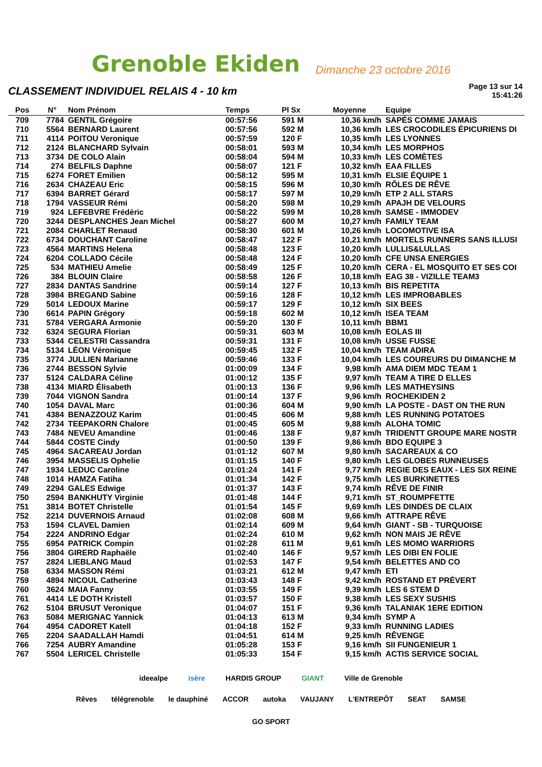Grenoble Ekiden
Dimanche 23 octobre 2016
CLASSEMENT INDIVIDUEL RELAIS 4 - 10 km
Page 13 sur 14
15:41:26
| Pos | N° | Nom Prénom | Temps | Pl Sx | Moyenne | Equipe |
| --- | --- | --- | --- | --- | --- | --- |
| 709 | 7784 | GENTIL Grégoire | 00:57:56 | 591 M | 10,36 km/h | SAPÉS COMME JAMAIS |
| 710 | 5564 | BERNARD Laurent | 00:57:56 | 592 M | 10,36 km/h | LES CROCODILES ÉPICURIENS DI |
| 711 | 4114 | POITOU Veronique | 00:57:59 | 120 F | 10,35 km/h | LES LYONNES |
| 712 | 2124 | BLANCHARD Sylvain | 00:58:01 | 593 M | 10,34 km/h | LES MORPHOS |
| 713 | 3734 | DE COLO Alain | 00:58:04 | 594 M | 10,33 km/h | LES COMÈTES |
| 714 | 274 | BELFILS Daphne | 00:58:07 | 121 F | 10,32 km/h | EAA FILLES |
| 715 | 6274 | FORET Emilien | 00:58:12 | 595 M | 10,31 km/h | ELSIE ÉQUIPE 1 |
| 716 | 2634 | CHAZEAU Eric | 00:58:15 | 596 M | 10,30 km/h | RÔLES DE RÊVE |
| 717 | 6394 | BARRET Gérard | 00:58:17 | 597 M | 10,29 km/h | ETP 2 ALL STARS |
| 718 | 1794 | VASSEUR Rémi | 00:58:20 | 598 M | 10,29 km/h | APAJH DE VELOURS |
| 719 | 924 | LEFEBVRE Frédéric | 00:58:22 | 599 M | 10,28 km/h | SAMSE - IMMODEV |
| 720 | 3244 | DESPLANCHES Jean Michel | 00:58:27 | 600 M | 10,27 km/h | FAMILY TEAM |
| 721 | 2084 | CHARLET Renaud | 00:58:30 | 601 M | 10,26 km/h | LOCOMOTIVE ISA |
| 722 | 6734 | DOUCHANT Caroline | 00:58:47 | 122 F | 10,21 km/h | MORTELS RUNNERS SANS ILLUSI |
| 723 | 4564 | MARTINS Helena | 00:58:48 | 123 F | 10,20 km/h | LULLIS&LULLAS |
| 724 | 6204 | COLLADO Cécile | 00:58:48 | 124 F | 10,20 km/h | CFE UNSA ENERGIES |
| 725 | 534 | MATHIEU Amelie | 00:58:49 | 125 F | 10,20 km/h | CERA - EL MOSQUITO ET SES COI |
| 726 | 384 | BLOUIN Claire | 00:58:58 | 126 F | 10,18 km/h | EAG 38 - VIZILLE TEAM3 |
| 727 | 2834 | DANTAS Sandrine | 00:59:14 | 127 F | 10,13 km/h | BIS REPETITA |
| 728 | 3984 | BREGAND Sabine | 00:59:16 | 128 F | 10,12 km/h | LES IMPROBABLES |
| 729 | 5014 | LEDOUX Marine | 00:59:17 | 129 F | 10,12 km/h | SIX BEES |
| 730 | 6614 | PAPIN Grégory | 00:59:18 | 602 M | 10,12 km/h | ISEA TEAM |
| 731 | 5784 | VERGARA Armonie | 00:59:20 | 130 F | 10,11 km/h | BBM1 |
| 732 | 6324 | SEGURA Florian | 00:59:31 | 603 M | 10,08 km/h | EOLAS III |
| 733 | 5344 | CELESTRI Cassandra | 00:59:31 | 131 F | 10,08 km/h | USSE FUSSE |
| 734 | 5134 | LÉON Véronique | 00:59:45 | 132 F | 10,04 km/h | TEAM ADIRA |
| 735 | 3774 | JULLIEN Marianne | 00:59:46 | 133 F | 10,04 km/h | LES COUREURS DU DIMANCHE M |
| 736 | 2744 | BESSON Sylvie | 01:00:09 | 134 F | 9,98 km/h | AMA DIEM MDC TEAM 1 |
| 737 | 5124 | CALDARA Céline | 01:00:12 | 135 F | 9,97 km/h | TEAM A TIRE D ELLES |
| 738 | 4134 | MIARD Élisabeth | 01:00:13 | 136 F | 9,96 km/h | LES MATHEYSINS |
| 739 | 7044 | VIGNON Sandra | 01:00:14 | 137 F | 9,96 km/h | ROCHEKIDEN 2 |
| 740 | 1054 | DAVAL Marc | 01:00:36 | 604 M | 9,90 km/h | LA POSTE - DAST ON THE RUN |
| 741 | 4384 | BENAZZOUZ Karim | 01:00:45 | 606 M | 9,88 km/h | LES RUNNING POTATOES |
| 742 | 2734 | TEEPAKORN Chalore | 01:00:45 | 605 M | 9,88 km/h | ALOHA TOMIC |
| 743 | 7484 | NEVEU Amandine | 01:00:46 | 138 F | 9,87 km/h | TRIDENTT GROUPE MARE NOSTR |
| 744 | 5844 | COSTE Cindy | 01:00:50 | 139 F | 9,86 km/h | BDO EQUIPE 3 |
| 745 | 4964 | SACAREAU Jordan | 01:01:12 | 607 M | 9,80 km/h | SACAREAUX & CO |
| 746 | 3954 | MASSELIS Ophelie | 01:01:15 | 140 F | 9,80 km/h | LES GLOBES RUNNEUSES |
| 747 | 1934 | LEDUC Caroline | 01:01:24 | 141 F | 9,77 km/h | REGIE DES EAUX - LES SIX REINE |
| 748 | 1014 | HAMZA Fatiha | 01:01:34 | 142 F | 9,75 km/h | LES BURKINETTES |
| 749 | 2294 | GALES Edwige | 01:01:37 | 143 F | 9,74 km/h | RÊVE DE FINIR |
| 750 | 2594 | BANKHUTY Virginie | 01:01:48 | 144 F | 9,71 km/h | ST_ROUMPFETTE |
| 751 | 3814 | BOTET Christelle | 01:01:54 | 145 F | 9,69 km/h | LES DINDES DE CLAIX |
| 752 | 2214 | DUVERNOIS Arnaud | 01:02:08 | 608 M | 9,66 km/h | ATTRAPE RÊVE |
| 753 | 1594 | CLAVEL Damien | 01:02:14 | 609 M | 9,64 km/h | GIANT - SB - TURQUOISE |
| 754 | 2224 | ANDRINO Edgar | 01:02:24 | 610 M | 9,62 km/h | NON MAIS JE RÊVE |
| 755 | 6954 | PATRICK Compin | 01:02:28 | 611 M | 9,61 km/h | LES MOMO WARRIORS |
| 756 | 3804 | GIRERD Raphaële | 01:02:40 | 146 F | 9,57 km/h | LES DIBI EN FOLIE |
| 757 | 2824 | LIEBLANG Maud | 01:02:53 | 147 F | 9,54 km/h | BELETTES AND CO |
| 758 | 6334 | MASSON Rémi | 01:03:21 | 612 M | 9,47 km/h | ETI |
| 759 | 4894 | NICOUL Catherine | 01:03:43 | 148 F | 9,42 km/h | ROSTAND ET PRÉVERT |
| 760 | 3624 | MAIA Fanny | 01:03:55 | 149 F | 9,39 km/h | LES 6 STEM D |
| 761 | 4414 | LE DOTH Kristell | 01:03:57 | 150 F | 9,38 km/h | LES SEXY SUSHIS |
| 762 | 5104 | BRUSUT Veronique | 01:04:07 | 151 F | 9,36 km/h | TALANIAK 1ERE EDITION |
| 763 | 5084 | MERIGNAC Yannick | 01:04:13 | 613 M | 9,34 km/h | SYMP A |
| 764 | 4954 | CADORET Katell | 01:04:18 | 152 F | 9,33 km/h | RUNNING LADIES |
| 765 | 2204 | SAADALLAH Hamdi | 01:04:51 | 614 M | 9,25 km/h | RÊVENGE |
| 766 | 7254 | AUBRY Amandine | 01:05:28 | 153 F | 9,16 km/h | SII FUNGENIEUR 1 |
| 767 | 5504 | LERICEL Christelle | 01:05:33 | 154 F | 9,15 km/h | ACTIS SERVICE SOCIAL |
ideealpe isère HARDIS GROUP GIANT Ville de Grenoble
Rêves télégrenoble le dauphiné ACCOR autoka VAUJANY L'ENTREPÔT SEAT SAMSE GO SPORT